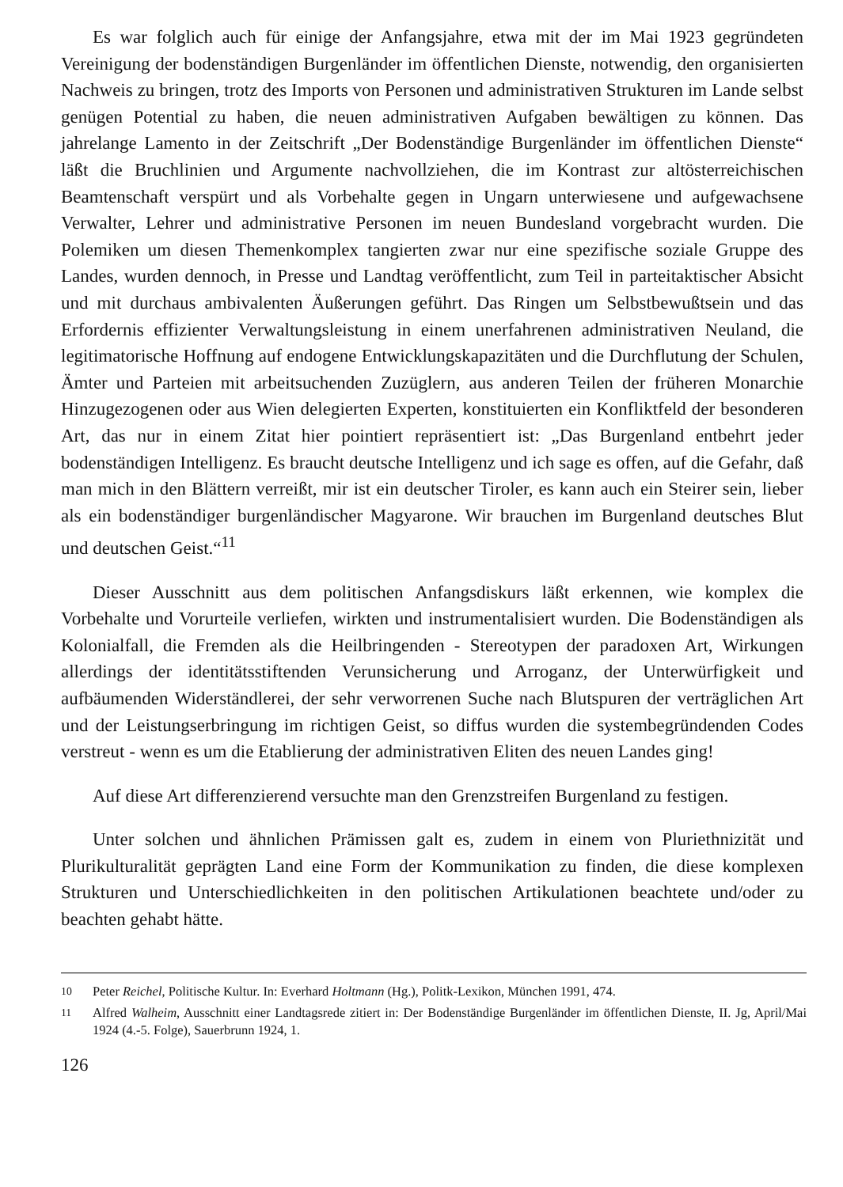Es war folglich auch für einige der Anfangsjahre, etwa mit der im Mai 1923 gegründeten Vereinigung der bodenständigen Burgenländer im öffentlichen Dienste, notwendig, den organisierten Nachweis zu bringen, trotz des Imports von Personen und administrativen Strukturen im Lande selbst genügen Potential zu haben, die neuen administrativen Aufgaben bewältigen zu können. Das jahrelange Lamento in der Zeitschrift „Der Bodenständige Burgenländer im öffentlichen Dienste“ läßt die Bruchlinien und Argumente nachvollziehen, die im Kontrast zur altösterreichischen Beamtenschaft verspürt und als Vorbehalte gegen in Ungarn unterwiesene und aufgewachsene Verwalter, Lehrer und administrative Personen im neuen Bundesland vorgebracht wurden. Die Polemiken um diesen Themenkomplex tangierten zwar nur eine spezifische soziale Gruppe des Landes, wurden dennoch, in Presse und Landtag veröffentlicht, zum Teil in parteitaktischer Absicht und mit durchaus ambivalenten Äußerungen geführt. Das Ringen um Selbstbewußtsein und das Erfordernis effizienter Verwaltungsleistung in einem unerfahrenen administrativen Neuland, die legitimatorische Hoffnung auf endogene Entwicklungskapazitäten und die Durchflutung der Schulen, Ämter und Parteien mit arbeitsuchenden Zuzüglern, aus anderen Teilen der früheren Monarchie Hinzugezogenen oder aus Wien delegierten Experten, konstituierten ein Konfliktfeld der besonderen Art, das nur in einem Zitat hier pointiert repräsentiert ist: „Das Burgenland entbehrt jeder bodenständigen Intelligenz. Es braucht deutsche Intelligenz und ich sage es offen, auf die Gefahr, daß man mich in den Blättern verreißt, mir ist ein deutscher Tiroler, es kann auch ein Steirer sein, lieber als ein bodenständiger burgenländischer Magyarone. Wir brauchen im Burgenland deutsches Blut und deutschen Geist.“<sup>11</sup>
Dieser Ausschnitt aus dem politischen Anfangsdiskurs läßt erkennen, wie komplex die Vorbehalte und Vorurteile verliefen, wirkten und instrumentalisiert wurden. Die Bodenständigen als Kolonialfall, die Fremden als die Heilbringenden - Stereotypen der paradoxen Art, Wirkungen allerdings der identitätsstiftenden Verunsicherung und Arroganz, der Unterwürfigkeit und aufbäumenden Widerständlerei, der sehr verworrenen Suche nach Blutspuren der verträglichen Art und der Leistungserbringung im richtigen Geist, so diffus wurden die systembegründenden Codes verstreut - wenn es um die Etablierung der administrativen Eliten des neuen Landes ging!
Auf diese Art differenzierend versuchte man den Grenzstreifen Burgenland zu festigen.
Unter solchen und ähnlichen Prämissen galt es, zudem in einem von Pluriethnizität und Plurikulturalität geprägten Land eine Form der Kommunikation zu finden, die diese komplexen Strukturen und Unterschiedlichkeiten in den politischen Artikulationen beachtete und/oder zu beachten gehabt hätte.
<sup>10</sup> Peter Reichel, Politische Kultur. In: Everhard Holtmann (Hg.), Politk-Lexikon, München 1991, 474.
<sup>11</sup> Alfred Walheim, Ausschnitt einer Landtagsrede zitiert in: Der Bodenständige Burgenländer im öffentlichen Dienste, II. Jg, April/Mai 1924 (4.-5. Folge), Sauerbrunn 1924, 1.
126